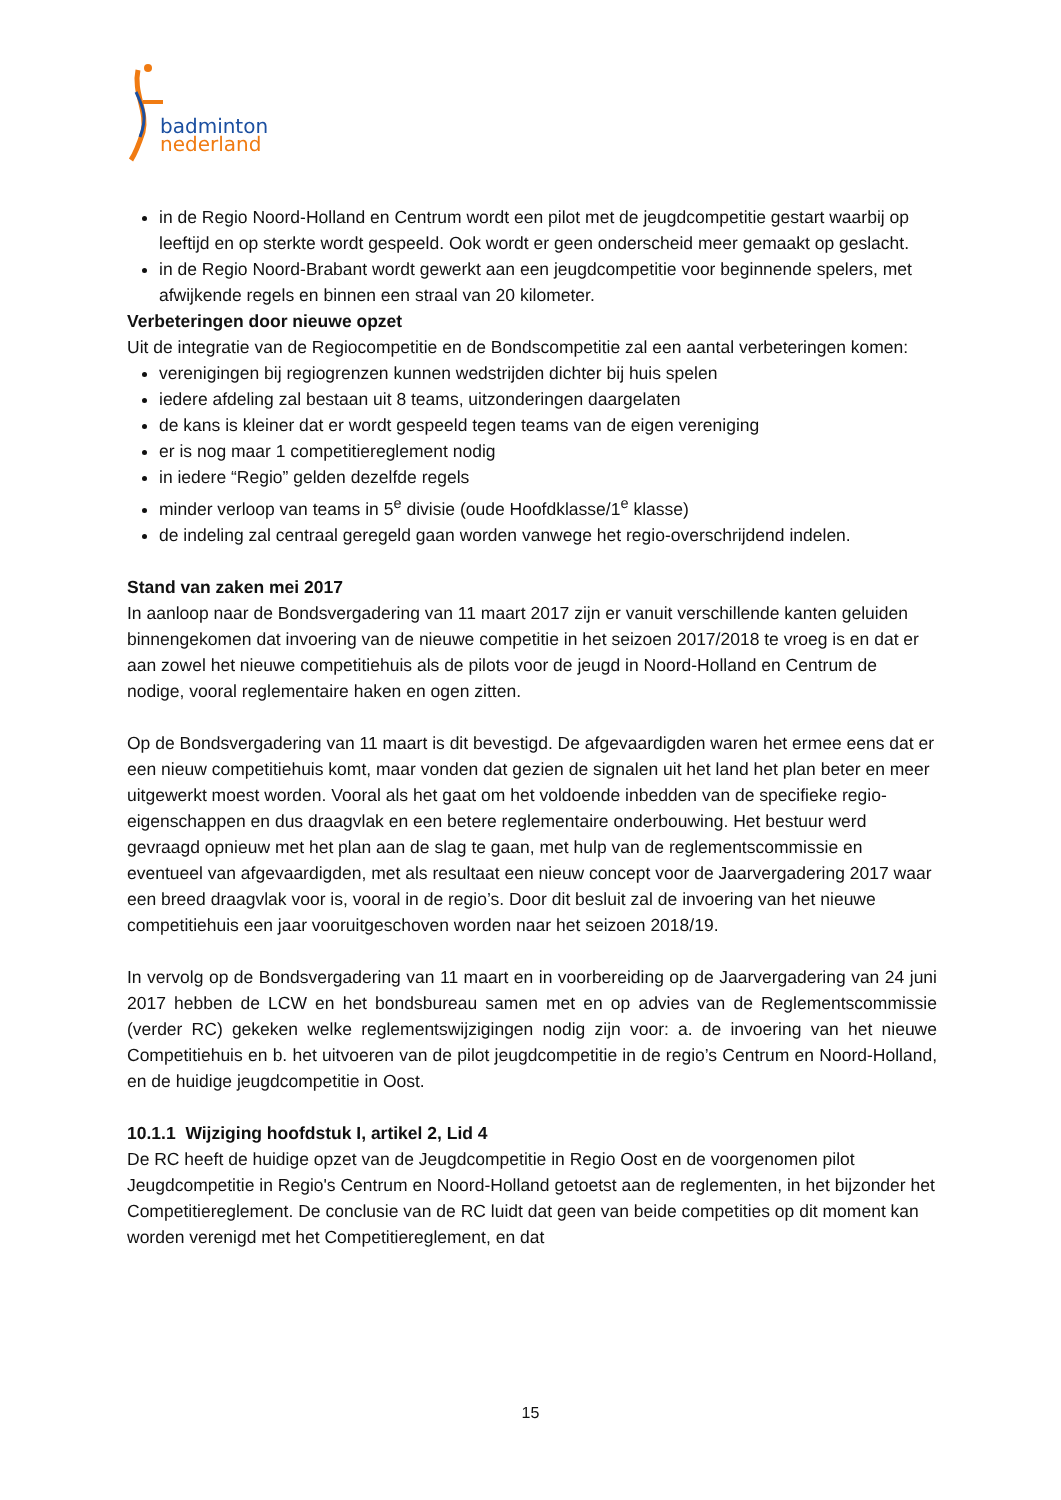badminton
nederland
in de Regio Noord-Holland en Centrum wordt een pilot met de jeugdcompetitie gestart waarbij op leeftijd en op sterkte wordt gespeeld. Ook wordt er geen onderscheid meer gemaakt op geslacht.
in de Regio Noord-Brabant wordt gewerkt aan een jeugdcompetitie voor beginnende spelers, met afwijkende regels en binnen een straal van 20 kilometer.
Verbeteringen door nieuwe opzet
Uit de integratie van de Regiocompetitie en de Bondscompetitie zal een aantal verbeteringen komen:
verenigingen bij regiogrenzen kunnen wedstrijden dichter bij huis spelen
iedere afdeling zal bestaan uit 8 teams, uitzonderingen daargelaten
de kans is kleiner dat er wordt gespeeld tegen teams van de eigen vereniging
er is nog maar 1 competitiereglement nodig
in iedere “Regio” gelden dezelfde regels
minder verloop van teams in 5<sup>e</sup> divisie (oude Hoofdklasse/1<sup>e</sup> klasse)
de indeling zal centraal geregeld gaan worden vanwege het regio-overschrijdend indelen.
Stand van zaken mei 2017
In aanloop naar de Bondsvergadering van 11 maart 2017 zijn er vanuit verschillende kanten geluiden binnengekomen dat invoering van de nieuwe competitie in het seizoen 2017/2018 te vroeg is en dat er aan zowel het nieuwe competitiehuis als de pilots voor de jeugd in Noord-Holland en Centrum de nodige, vooral reglementaire haken en ogen zitten.
Op de Bondsvergadering van 11 maart is dit bevestigd. De afgevaardigden waren het ermee eens dat er een nieuw competitiehuis komt, maar vonden dat gezien de signalen uit het land het plan beter en meer uitgewerkt moest worden. Vooral als het gaat om het voldoende inbedden van de specifieke regio-eigenschappen en dus draagvlak en een betere reglementaire onderbouwing. Het bestuur werd gevraagd opnieuw met het plan aan de slag te gaan, met hulp van de reglementscommissie en eventueel van afgevaardigden, met als resultaat een nieuw concept voor de Jaarvergadering 2017 waar een breed draagvlak voor is, vooral in de regio’s. Door dit besluit zal de invoering van het nieuwe competitiehuis een jaar vooruitgeschoven worden naar het seizoen 2018/19.
In vervolg op de Bondsvergadering van 11 maart en in voorbereiding op de Jaarvergadering van 24 juni 2017 hebben de LCW en het bondsbureau samen met en op advies van de Reglementscommissie (verder RC) gekeken welke reglementswijzigingen nodig zijn voor: a. de invoering van het nieuwe Competitiehuis en b. het uitvoeren van de pilot jeugdcompetitie in de regio’s Centrum en Noord-Holland, en de huidige jeugdcompetitie in Oost.
10.1.1 Wijziging hoofdstuk I, artikel 2, Lid 4
De RC heeft de huidige opzet van de Jeugdcompetitie in Regio Oost en de voorgenomen pilot Jeugdcompetitie in Regio's Centrum en Noord-Holland getoetst aan de reglementen, in het bijzonder het Competitiereglement. De conclusie van de RC luidt dat geen van beide competities op dit moment kan worden verenigd met het Competitiereglement, en dat
15